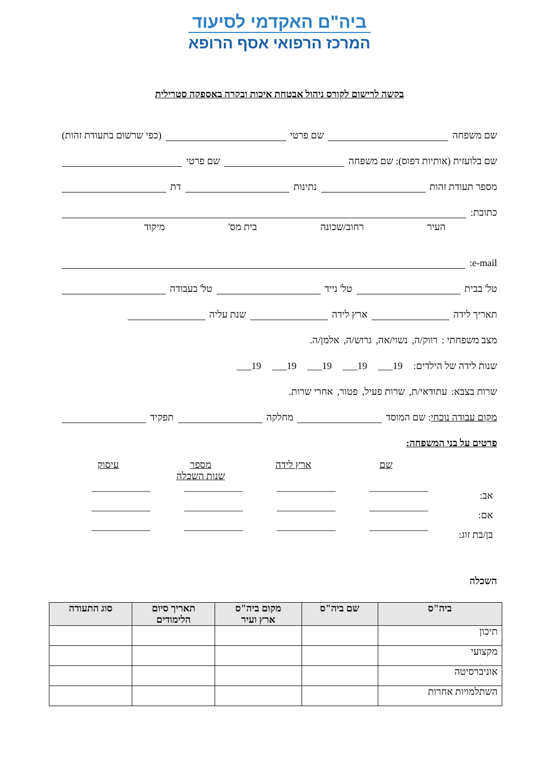ביה"ם האקדמי לסיעוד
המרכז הרפואי אסף הרופא
בקשה לרישום לקורס ניהול אבטחת איכות ובקרה באספקה סטרילית
שם משפחה שם פרטי (כפי שרשום בתעודת זהות)
שם בלועזית (אותיות דפוס): שם משפחה שם פרטי
מספר תעודת זהות נתינות דת
כתובת:
העיר רחוב/שכונה בית מס' מיקוד
e-mail:
טל' בבית טל' נייד טל' בעבודה
תאריך לידה ארץ לידה שנת עליה
מצב משפחתי : רווק/ה, נשוי/אה, גרוש/ה, אלמן/ה.
שנות לידה של הילדים: 19___ 19___ 19___ 19___ 19___
שרות בצבא: עתודאי/ת, שרות פעיל, פטור, אחרי שרות.
מקום עבודה נוכחי: שם המוסד מחלקה תפקיד
פרטים על בני המשפחה:
| | שם | ארץ לידה | מספר שנות השכלה | עיסוק |
| אב: | ____________ | ____________ | ____________ | ____________ |
| אם: | ____________ | ____________ | ____________ | ____________ |
| בן/בת זוג: | ____________ | ____________ | ____________ | ____________ |
השכלה
| ביה"ס | שם ביה"ס | מקום ביה"ס ארץ ועיר | תאריך סיום הלימודים | סוג התעודה |
| --- | --- | --- | --- | --- |
| תיכון | | | | |
| מקצועי | | | | |
| אוניברסיטה | | | | |
| השתלמויות אחרות | | | | |